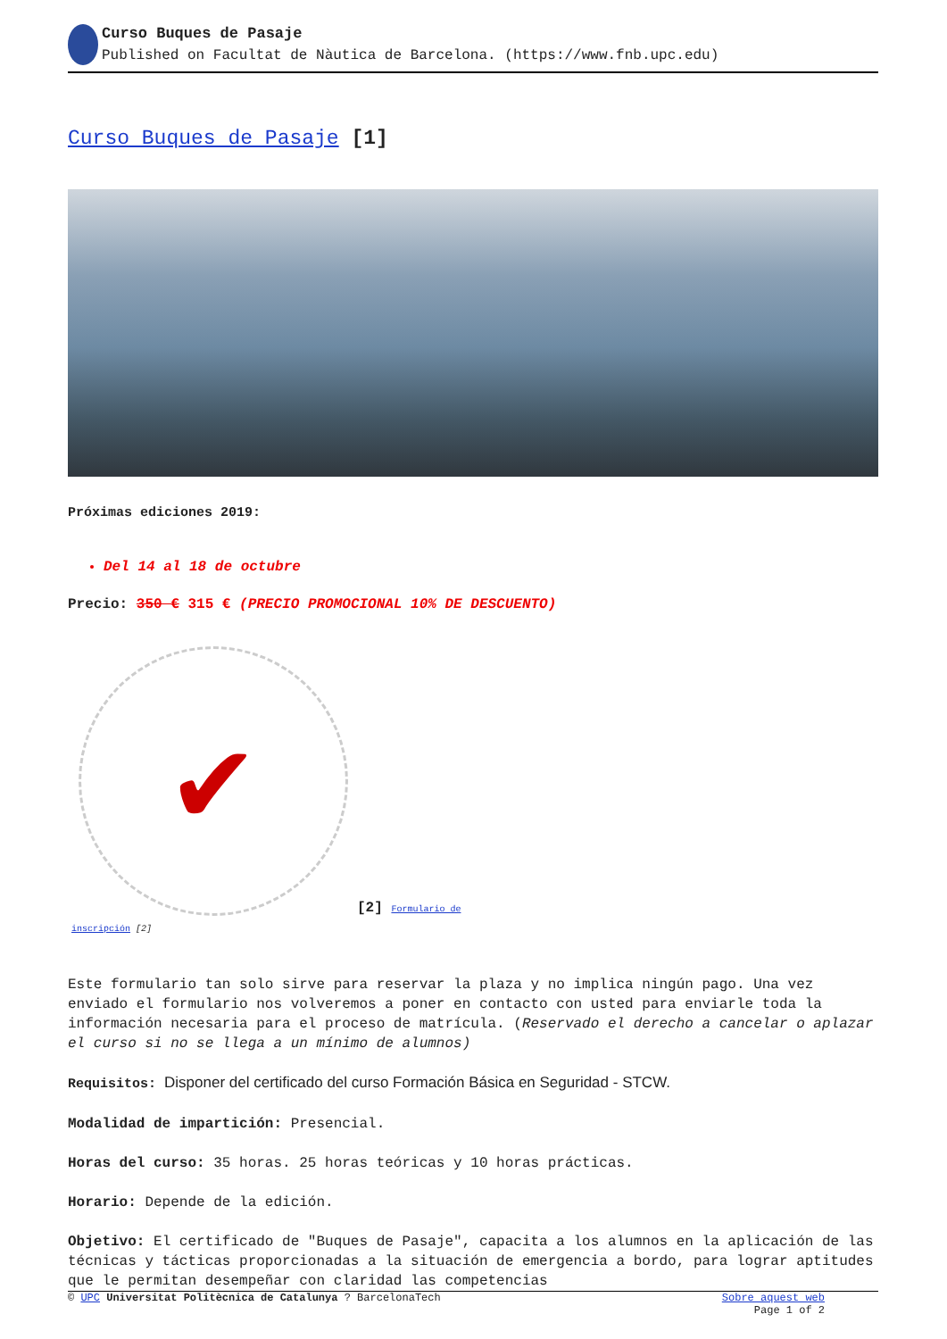Curso Buques de Pasaje
Published on Facultat de Nàutica de Barcelona. (https://www.fnb.upc.edu)
Curso Buques de Pasaje [1]
Próximas ediciones 2019:
Del 14 al 18 de octubre
Precio: 350 € 315 € (PRECIO PROMOCIONAL 10% DE DESCUENTO)
✔
[2] Formulario de
inscripción [2]
Este formulario tan solo sirve para reservar la plaza y no implica ningún pago. Una vez enviado el formulario nos volveremos a poner en contacto con usted para enviarle toda la información necesaria para el proceso de matrícula. (Reservado el derecho a cancelar o aplazar el curso si no se llega a un mínimo de alumnos)
Requisitos: Disponer del certificado del curso Formación Básica en Seguridad - STCW.
Modalidad de impartición: Presencial.
Horas del curso: 35 horas. 25 horas teóricas y 10 horas prácticas.
Horario: Depende de la edición.
Objetivo: El certificado de "Buques de Pasaje", capacita a los alumnos en la aplicación de las técnicas y tácticas proporcionadas a la situación de emergencia a bordo, para lograr aptitudes que le permitan desempeñar con claridad las competencias
© UPC Universitat Politècnica de Catalunya ? BarcelonaTech Sobre aquest web
Page 1 of 2